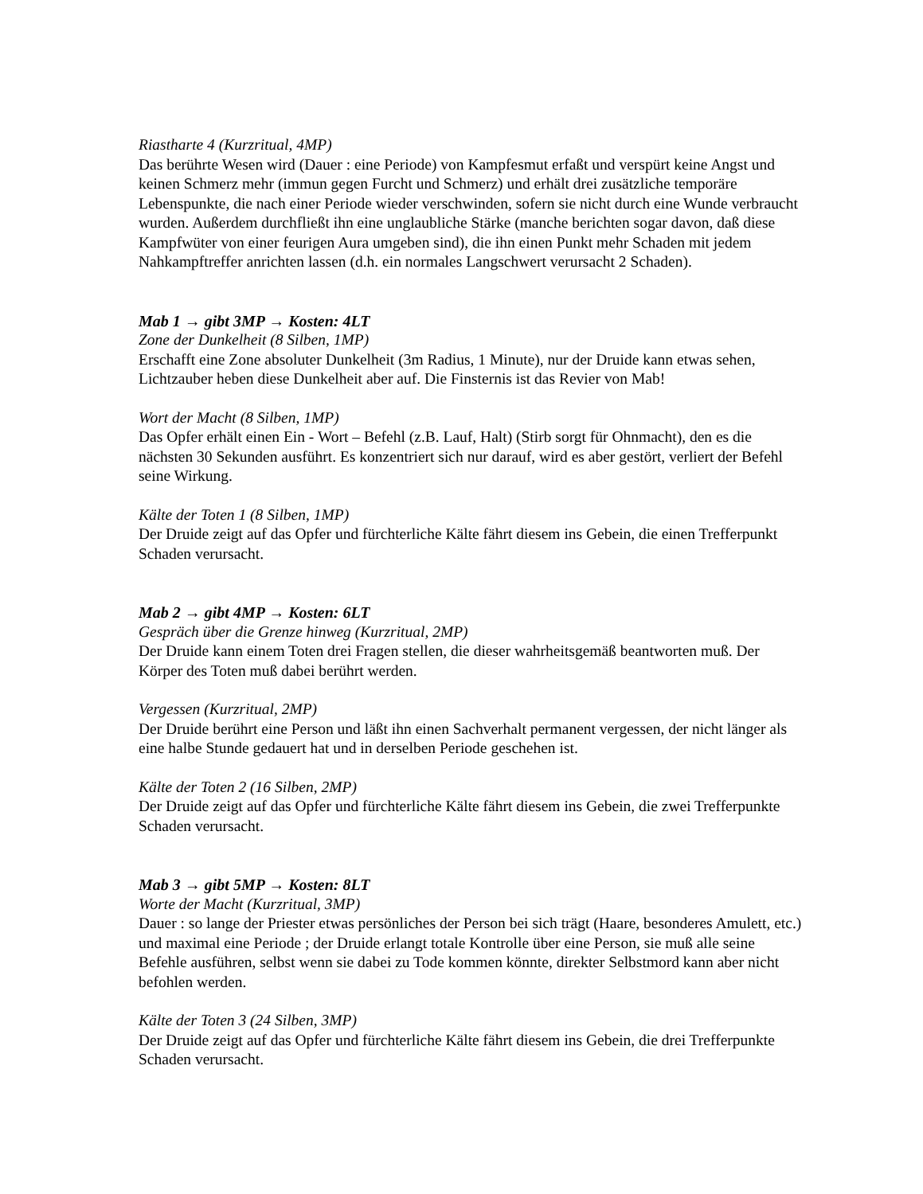Riastharte 4 (Kurzritual, 4MP)
Das berührte Wesen wird (Dauer : eine Periode) von Kampfesmut erfaßt und verspürt keine Angst und keinen Schmerz mehr (immun gegen Furcht und Schmerz) und erhält drei zusätzliche temporäre Lebenspunkte, die nach einer Periode wieder verschwinden, sofern sie nicht durch eine Wunde verbraucht wurden. Außerdem durchfließt ihn eine unglaubliche Stärke (manche berichten sogar davon, daß diese Kampfwüter von einer feurigen Aura umgeben sind), die ihn einen Punkt mehr Schaden mit jedem Nahkampftreffer anrichten lassen (d.h. ein normales Langschwert verursacht 2 Schaden).
Mab 1 → gibt 3MP → Kosten: 4LT
Zone der Dunkelheit (8 Silben, 1MP)
Erschafft eine Zone absoluter Dunkelheit (3m Radius, 1 Minute), nur der Druide kann etwas sehen, Lichtzauber heben diese Dunkelheit aber auf. Die Finsternis ist das Revier von Mab!
Wort der Macht (8 Silben, 1MP)
Das Opfer erhält einen Ein - Wort – Befehl (z.B. Lauf, Halt) (Stirb sorgt für Ohnmacht), den es die nächsten 30 Sekunden ausführt. Es konzentriert sich nur darauf, wird es aber gestört, verliert der Befehl seine Wirkung.
Kälte der Toten 1 (8 Silben, 1MP)
Der Druide zeigt auf das Opfer und fürchterliche Kälte fährt diesem ins Gebein, die einen Trefferpunkt Schaden verursacht.
Mab 2 → gibt 4MP → Kosten: 6LT
Gespräch über die Grenze hinweg (Kurzritual, 2MP)
Der Druide kann einem Toten drei Fragen stellen, die dieser wahrheitsgemäß beantworten muß. Der Körper des Toten muß dabei berührt werden.
Vergessen (Kurzritual, 2MP)
Der Druide berührt eine Person und läßt ihn einen Sachverhalt permanent vergessen, der nicht länger als eine halbe Stunde gedauert hat und in derselben Periode geschehen ist.
Kälte der Toten 2 (16 Silben, 2MP)
Der Druide zeigt auf das Opfer und fürchterliche Kälte fährt diesem ins Gebein, die zwei Trefferpunkte Schaden verursacht.
Mab 3 → gibt 5MP → Kosten: 8LT
Worte der Macht (Kurzritual, 3MP)
Dauer : so lange der Priester etwas persönliches der Person bei sich trägt (Haare, besonderes Amulett, etc.) und maximal eine Periode ; der Druide erlangt totale Kontrolle über eine Person, sie muß alle seine Befehle ausführen, selbst wenn sie dabei zu Tode kommen könnte, direkter Selbstmord kann aber nicht befohlen werden.
Kälte der Toten 3 (24 Silben, 3MP)
Der Druide zeigt auf das Opfer und fürchterliche Kälte fährt diesem ins Gebein, die drei Trefferpunkte Schaden verursacht.